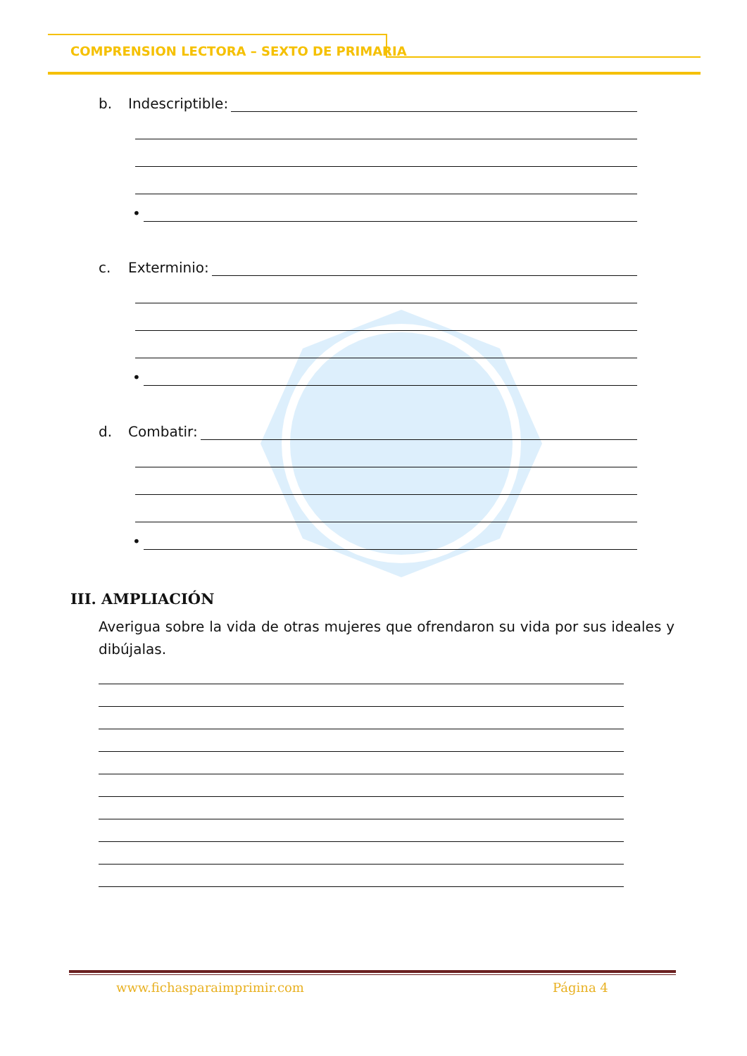COMPRENSION LECTORA – SEXTO DE PRIMARIA
b. Indescriptible:
•
c. Exterminio:
•
d. Combatir:
•
III. AMPLIACIÓN
Averigua sobre la vida de otras mujeres que ofrendaron su vida por sus ideales y dibújalas.
www.fichasparaimprimir.com Página 4